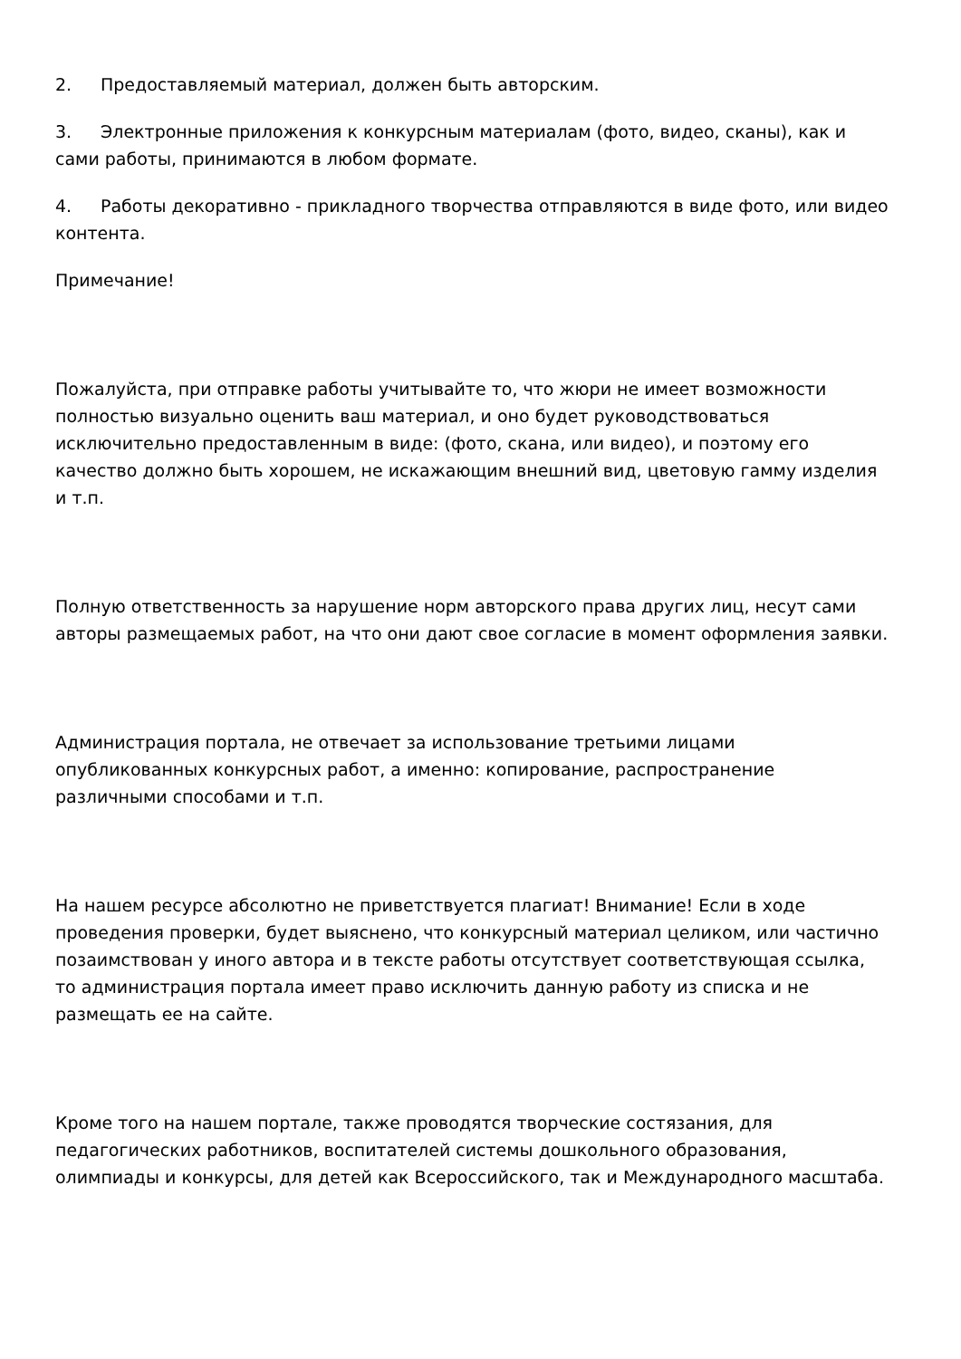2. Предоставляемый материал, должен быть авторским.
3. Электронные приложения к конкурсным материалам (фото, видео, сканы), как и сами работы, принимаются в любом формате.
4. Работы декоративно - прикладного творчества отправляются в виде фото, или видео контента.
Примечание!
Пожалуйста, при отправке работы учитывайте то, что жюри не имеет возможности полностью визуально оценить ваш материал, и оно будет руководствоваться исключительно предоставленным в виде: (фото, скана, или видео), и поэтому его качество должно быть хорошем, не искажающим внешний вид, цветовую гамму изделия и т.п.
Полную ответственность за нарушение норм авторского права других лиц, несут сами авторы размещаемых работ, на что они дают свое согласие в момент оформления заявки.
Администрация портала, не отвечает за использование третьими лицами опубликованных конкурсных работ, а именно: копирование, распространение различными способами и т.п.
На нашем ресурсе абсолютно не приветствуется плагиат! Внимание! Если в ходе проведения проверки, будет выяснено, что конкурсный материал целиком, или частично позаимствован у иного автора и в тексте работы отсутствует соответствующая ссылка, то администрация портала имеет право исключить данную работу из списка и не размещать ее на сайте.
Кроме того на нашем портале, также проводятся творческие состязания, для педагогических работников, воспитателей системы дошкольного образования, олимпиады и конкурсы, для детей как Всероссийского, так и Международного масштаба.